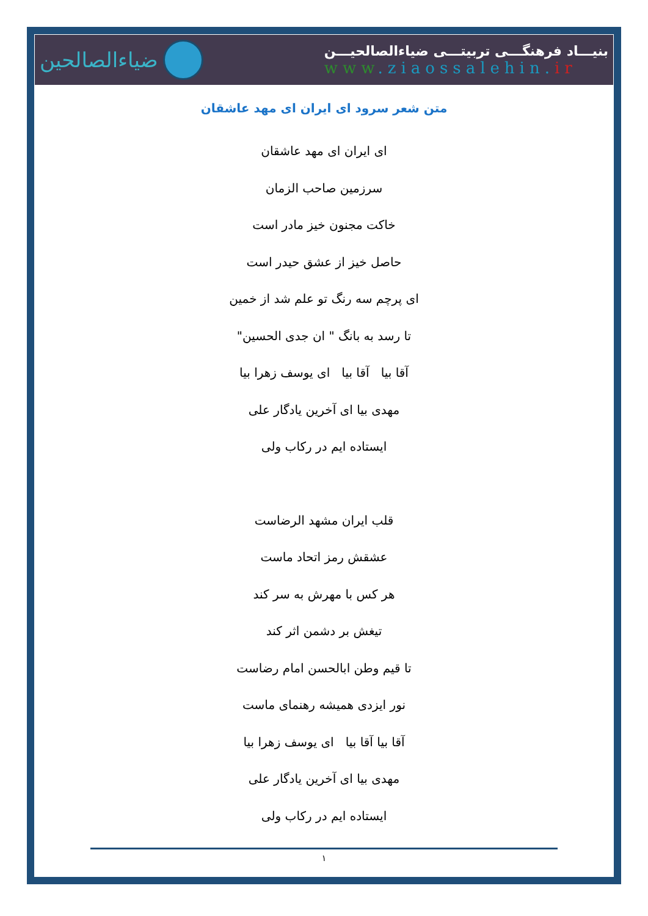ضیاءالصالحین
بنیـــاد فرهنگـــی تربیتـــی ضیاءالصالحیـــن
www.ziaossalehin.ir
متن شعر سرود ای ایران ای مهد عاشقان
ای ایران ای مهد عاشقان
سرزمین صاحب الزمان
خاکت مجنون خیز مادر است
حاصل خیز از عشق حیدر است
ای پرچم سه رنگ تو علم شد از خمین
تا رسد به بانگ " ان جدی الحسین"
آقا بیا آقا بیا ای یوسف زهرا بیا
مهدی بیا ای آخرین یادگار علی
ایستاده ایم در رکاب ولی
قلب ایران مشهد الرضاست
عشقش رمز اتحاد ماست
هر کس با مهرش به سر کند
تیغش بر دشمن اثر کند
تا قیم وطن ابالحسن امام رضاست
نور ایزدی همیشه رهنمای ماست
آقا بیا آقا بیا ای یوسف زهرا بیا
مهدی بیا ای آخرین یادگار علی
ایستاده ایم در رکاب ولی
۱